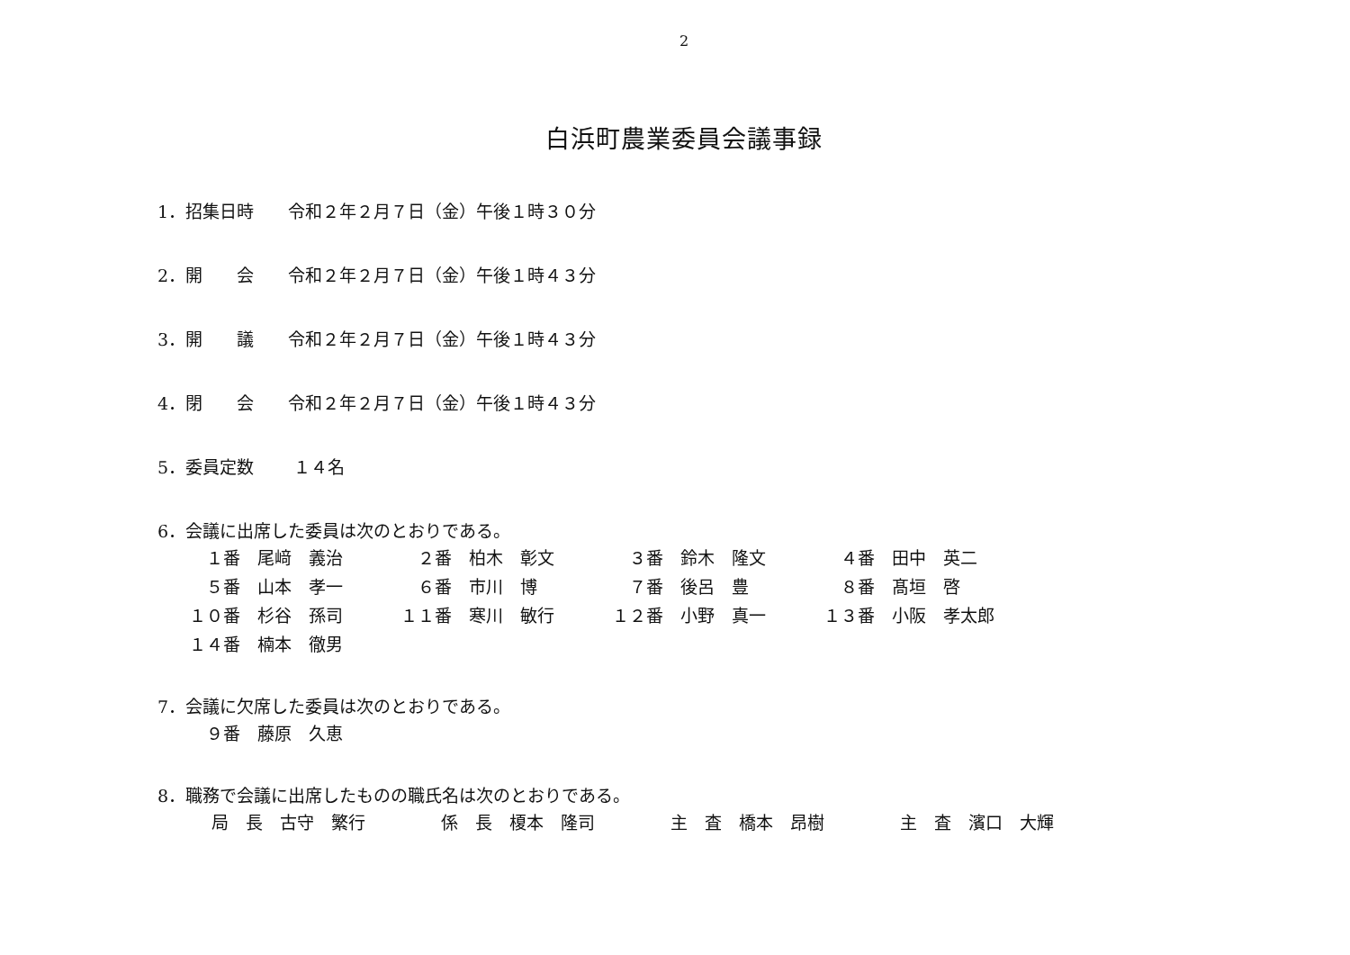2
白浜町農業委員会議事録
1．招集日時　　令和２年２月７日（金）午後１時３０分
2．開　　会　　令和２年２月７日（金）午後１時４３分
3．開　　議　　令和２年２月７日（金）午後１時４３分
4．閉　　会　　令和２年２月７日（金）午後１時４３分
5．委員定数　　 １４名
6．会議に出席した委員は次のとおりである。
| １番 尾﨑 義治 | ２番 柏木 彰文 | ３番 鈴木 隆文 | ４番 田中 英二 |
| ５番 山本 孝一 | ６番 市川 博 | ７番 後呂 豊 | ８番 髙垣 啓 |
| １０番 杉谷 孫司 | １１番 寒川 敏行 | １２番 小野 真一 | １３番 小阪 孝太郎 |
| １４番 楠本 徹男 | | | |
7．会議に欠席した委員は次のとおりである。
| ９番 藤原 久恵 |
8．職務で会議に出席したものの職氏名は次のとおりである。
| 局 長 古守 繁行 | 係 長 榎本 隆司 | 主 査 橋本 昂樹 | 主 査 濱口 大輝 |